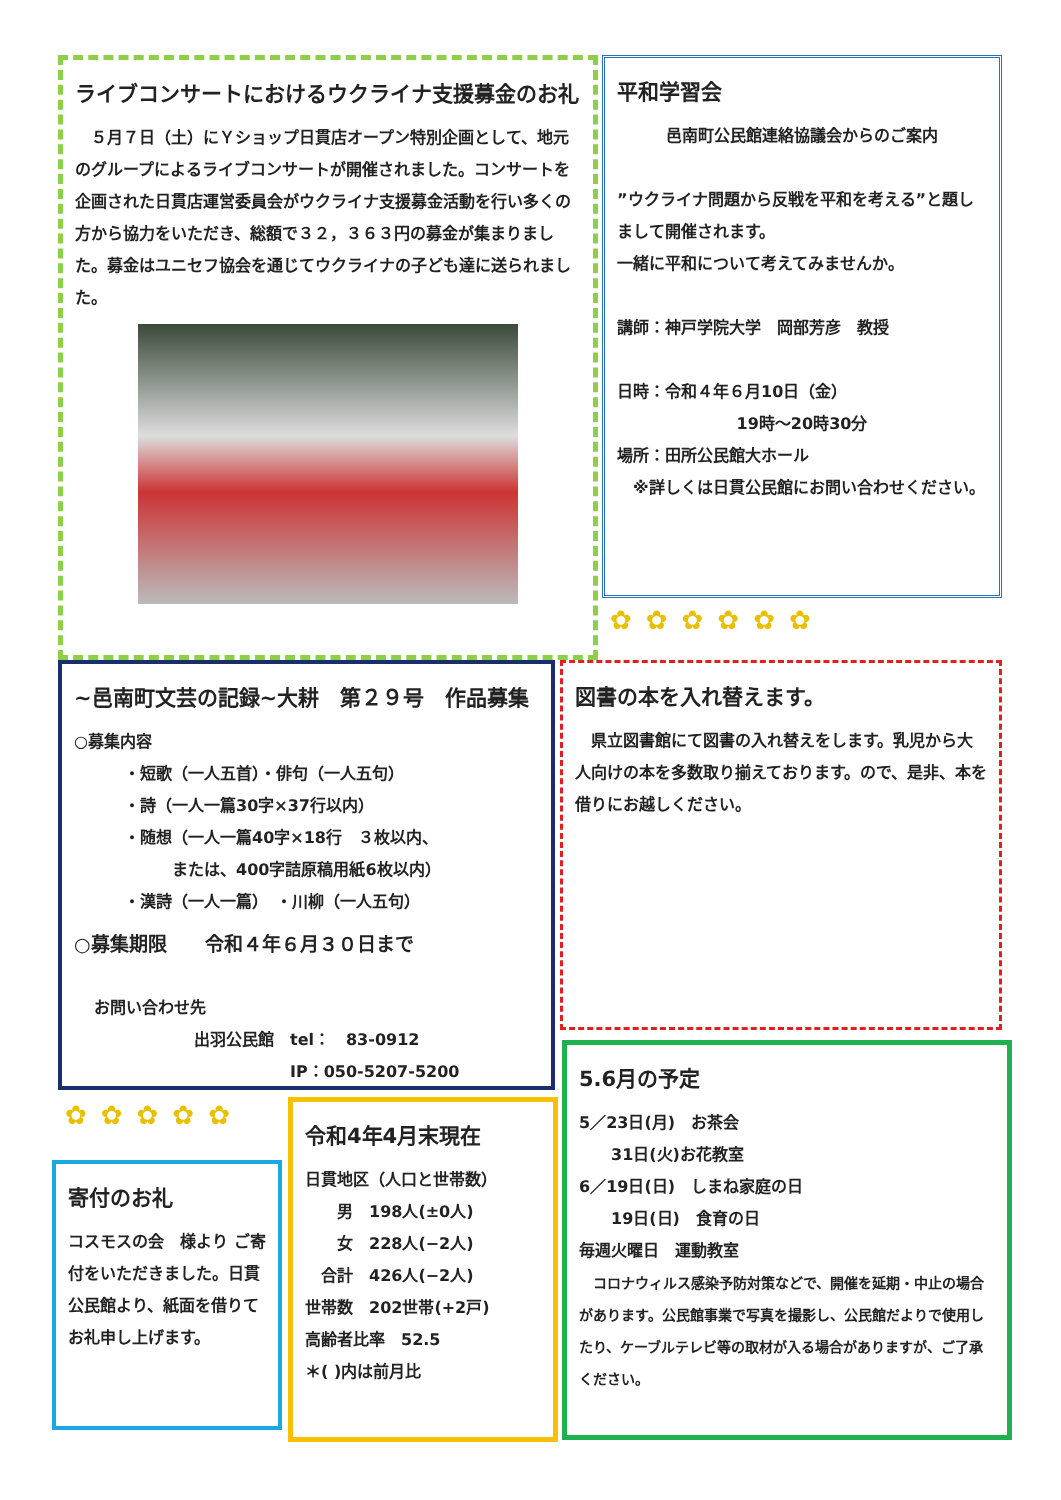ライブコンサートにおけるウクライナ支援募金のお礼
　５月７日（土）にＹショップ日貫店オープン特別企画として、地元のグループによるライブコンサートが開催されました。コンサートを企画された日貫店運営委員会がウクライナ支援募金活動を行い多くの方から協力をいただき、総額で３２，３６３円の募金が集まりました。募金はユニセフ協会を通じてウクライナの子ども達に送られました。
平和学習会
邑南町公民館連絡協議会からのご案内
”ウクライナ問題から反戦を平和を考える”と題しまして開催されます。
一緒に平和について考えてみませんか。
講師：神戸学院大学　岡部芳彦　教授
日時：令和４年６月10日（金）
19時～20時30分
場所：田所公民館大ホール
　※詳しくは日貫公民館にお問い合わせください。
✿✿✿✿✿✿
~邑南町文芸の記録~大耕　第２９号　作品募集
○募集内容
・短歌（一人五首）・俳句（一人五句）
・詩（一人一篇30字×37行以内）
・随想（一人一篇40字×18行　３枚以内、
　　　または、400字詰原稿用紙6枚以内）
・漢詩（一人一篇）　・川柳（一人五句）
○募集期限　　令和４年６月３０日まで
お問い合わせ先
出羽公民館　tel：　83-0912
　　　　　　IP：050-5207-5200
図書の本を入れ替えます。
　県立図書館にて図書の入れ替えをします。乳児から大人向けの本を多数取り揃えております。ので、是非、本を借りにお越しください。
✿✿✿✿✿
寄付のお礼
コスモスの会　様より ご寄付をいただきました。日貫公民館より、紙面を借りてお礼申し上げます。
令和4年4月末現在
日貫地区（人口と世帯数）
　　男　198人(±0人)
　　女　228人(−2人)
　合計　426人(−2人)
世帯数　202世帯(+2戸)
高齢者比率　52.5
＊( )内は前月比
5.6月の予定
5／23日(月)　お茶会
　　31日(火)お花教室
6／19日(日)　しまね家庭の日
　　19日(日)　食育の日
毎週火曜日　運動教室
　コロナウィルス感染予防対策などで、開催を延期・中止の場合があります。公民館事業で写真を撮影し、公民館だよりで使用したり、ケーブルテレビ等の取材が入る場合がありますが、ご了承ください。